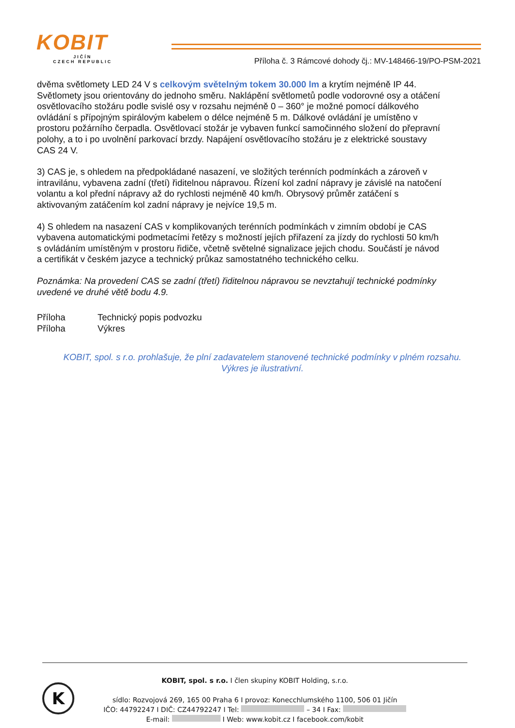KOBIT
JIČÍN
CZECH REPUBLIC
Příloha č. 3 Rámcové dohody čj.: MV-148466-19/PO-PSM-2021
dvěma světlomety LED 24 V s celkovým světelným tokem 30.000 lm a krytím nejméně IP 44. Světlomety jsou orientovány do jednoho směru. Naklápění světlometů podle vodorovné osy a otáčení osvětlovacího stožáru podle svislé osy v rozsahu nejméně 0 – 360° je možné pomocí dálkového ovládání s přípojným spirálovým kabelem o délce nejméně 5 m. Dálkové ovládání je umístěno v prostoru požárního čerpadla. Osvětlovací stožár je vybaven funkcí samočinného složení do přepravní polohy, a to i po uvolnění parkovací brzdy. Napájení osvětlovacího stožáru je z elektrické soustavy CAS 24 V.
3) CAS je, s ohledem na předpokládané nasazení, ve složitých terénních podmínkách a zároveň v intravilánu, vybavena zadní (třetí) řiditelnou nápravou. Řízení kol zadní nápravy je závislé na natočení volantu a kol přední nápravy až do rychlosti nejméně 40 km/h. Obrysový průměr zatáčení s aktivovaným zatáčením kol zadní nápravy je nejvíce 19,5 m.
4) S ohledem na nasazení CAS v komplikovaných terénních podmínkách v zimním období je CAS vybavena automatickými podmetacími řetězy s možností jejích přiřazení za jízdy do rychlosti 50 km/h s ovládáním umístěným v prostoru řidiče, včetně světelné signalizace jejich chodu. Součástí je návod a certifikát v českém jazyce a technický průkaz samostatného technického celku.
Poznámka: Na provedení CAS se zadní (třetí) řiditelnou nápravou se nevztahují technické podmínky uvedené ve druhé větě bodu 4.9.
| Příloha | Technický popis podvozku |
| Příloha | Výkres |
KOBIT, spol. s r.o. prohlašuje, že plní zadavatelem stanovené technické podmínky v plném rozsahu.
Výkres je ilustrativní.
K
KOBIT, spol. s r.o. I člen skupiny KOBIT Holding, s.r.o.
sídlo: Rozvojová 269, 165 00 Praha 6 I provoz: Konecchlumského 1100, 506 01 Jičín
IČO: 44792247 I DIČ: CZ44792247 I Tel: – 34 I Fax:
E-mail: I Web: www.kobit.cz I facebook.com/kobit